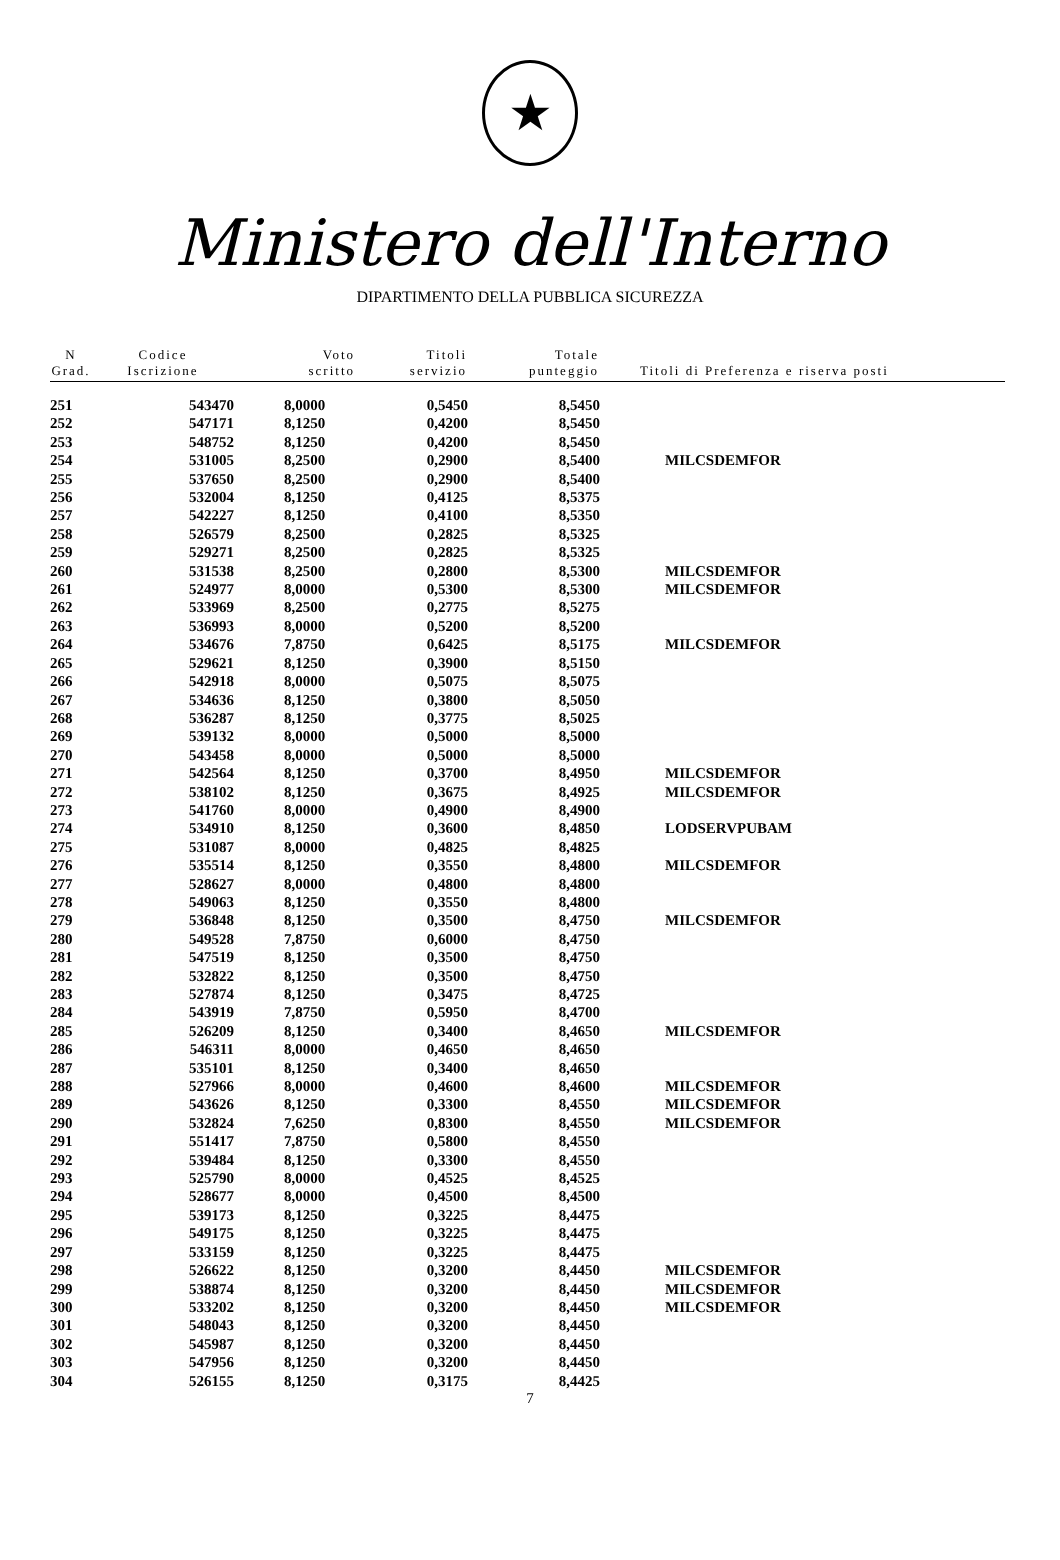★
Ministero dell'Interno
DIPARTIMENTO DELLA PUBBLICA SICUREZZA
| N Grad. | Codice Iscrizione | Voto scritto | Titoli servizio | Totale punteggio | Titoli di Preferenza e riserva posti |
| --- | --- | --- | --- | --- | --- |
| 251 | 543470 | 8,0000 | 0,5450 | 8,5450 | |
| 252 | 547171 | 8,1250 | 0,4200 | 8,5450 | |
| 253 | 548752 | 8,1250 | 0,4200 | 8,5450 | |
| 254 | 531005 | 8,2500 | 0,2900 | 8,5400 | MILCSDEMFOR |
| 255 | 537650 | 8,2500 | 0,2900 | 8,5400 | |
| 256 | 532004 | 8,1250 | 0,4125 | 8,5375 | |
| 257 | 542227 | 8,1250 | 0,4100 | 8,5350 | |
| 258 | 526579 | 8,2500 | 0,2825 | 8,5325 | |
| 259 | 529271 | 8,2500 | 0,2825 | 8,5325 | |
| 260 | 531538 | 8,2500 | 0,2800 | 8,5300 | MILCSDEMFOR |
| 261 | 524977 | 8,0000 | 0,5300 | 8,5300 | MILCSDEMFOR |
| 262 | 533969 | 8,2500 | 0,2775 | 8,5275 | |
| 263 | 536993 | 8,0000 | 0,5200 | 8,5200 | |
| 264 | 534676 | 7,8750 | 0,6425 | 8,5175 | MILCSDEMFOR |
| 265 | 529621 | 8,1250 | 0,3900 | 8,5150 | |
| 266 | 542918 | 8,0000 | 0,5075 | 8,5075 | |
| 267 | 534636 | 8,1250 | 0,3800 | 8,5050 | |
| 268 | 536287 | 8,1250 | 0,3775 | 8,5025 | |
| 269 | 539132 | 8,0000 | 0,5000 | 8,5000 | |
| 270 | 543458 | 8,0000 | 0,5000 | 8,5000 | |
| 271 | 542564 | 8,1250 | 0,3700 | 8,4950 | MILCSDEMFOR |
| 272 | 538102 | 8,1250 | 0,3675 | 8,4925 | MILCSDEMFOR |
| 273 | 541760 | 8,0000 | 0,4900 | 8,4900 | |
| 274 | 534910 | 8,1250 | 0,3600 | 8,4850 | LODSERVPUBAM |
| 275 | 531087 | 8,0000 | 0,4825 | 8,4825 | |
| 276 | 535514 | 8,1250 | 0,3550 | 8,4800 | MILCSDEMFOR |
| 277 | 528627 | 8,0000 | 0,4800 | 8,4800 | |
| 278 | 549063 | 8,1250 | 0,3550 | 8,4800 | |
| 279 | 536848 | 8,1250 | 0,3500 | 8,4750 | MILCSDEMFOR |
| 280 | 549528 | 7,8750 | 0,6000 | 8,4750 | |
| 281 | 547519 | 8,1250 | 0,3500 | 8,4750 | |
| 282 | 532822 | 8,1250 | 0,3500 | 8,4750 | |
| 283 | 527874 | 8,1250 | 0,3475 | 8,4725 | |
| 284 | 543919 | 7,8750 | 0,5950 | 8,4700 | |
| 285 | 526209 | 8,1250 | 0,3400 | 8,4650 | MILCSDEMFOR |
| 286 | 546311 | 8,0000 | 0,4650 | 8,4650 | |
| 287 | 535101 | 8,1250 | 0,3400 | 8,4650 | |
| 288 | 527966 | 8,0000 | 0,4600 | 8,4600 | MILCSDEMFOR |
| 289 | 543626 | 8,1250 | 0,3300 | 8,4550 | MILCSDEMFOR |
| 290 | 532824 | 7,6250 | 0,8300 | 8,4550 | MILCSDEMFOR |
| 291 | 551417 | 7,8750 | 0,5800 | 8,4550 | |
| 292 | 539484 | 8,1250 | 0,3300 | 8,4550 | |
| 293 | 525790 | 8,0000 | 0,4525 | 8,4525 | |
| 294 | 528677 | 8,0000 | 0,4500 | 8,4500 | |
| 295 | 539173 | 8,1250 | 0,3225 | 8,4475 | |
| 296 | 549175 | 8,1250 | 0,3225 | 8,4475 | |
| 297 | 533159 | 8,1250 | 0,3225 | 8,4475 | |
| 298 | 526622 | 8,1250 | 0,3200 | 8,4450 | MILCSDEMFOR |
| 299 | 538874 | 8,1250 | 0,3200 | 8,4450 | MILCSDEMFOR |
| 300 | 533202 | 8,1250 | 0,3200 | 8,4450 | MILCSDEMFOR |
| 301 | 548043 | 8,1250 | 0,3200 | 8,4450 | |
| 302 | 545987 | 8,1250 | 0,3200 | 8,4450 | |
| 303 | 547956 | 8,1250 | 0,3200 | 8,4450 | |
| 304 | 526155 | 8,1250 | 0,3175 | 8,4425 | |
7